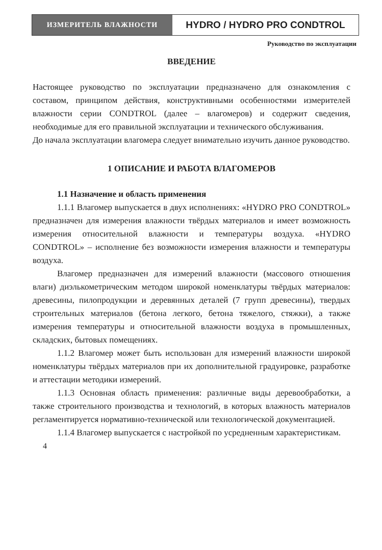ИЗМЕРИТЕЛЬ ВЛАЖНОСТИ
HYDRO / HYDRO PRO CONDTROL
Руководство по эксплуатации
ВВЕДЕНИЕ
Настоящее руководство по эксплуатации предназначено для ознакомления с составом, принципом действия, конструктивными особенностями измерителей влажности серии CONDTROL (далее – влагомеров) и содержит сведения, необходимые для его правильной эксплуатации и технического обслуживания.
До начала эксплуатации влагомера следует внимательно изучить данное руководство.
1 ОПИСАНИЕ И РАБОТА ВЛАГОМЕРОВ
1.1 Назначение и область применения
1.1.1 Влагомер выпускается в двух исполнениях: «HYDRO PRO CONDTROL» предназначен для измерения влажности твёрдых материалов и имеет возможность измерения относительной влажности и температуры воздуха. «HYDRO CONDTROL» – исполнение без возможности измерения влажности и температуры воздуха.
Влагомер предназначен для измерений влажности (массового отношения влаги) диэлькометрическим методом широкой номенклатуры твёрдых материалов: древесины, пилопродукции и деревянных деталей (7 групп древесины), твердых строительных материалов (бетона легкого, бетона тяжелого, стяжки), а также измерения температуры и относительной влажности воздуха в промышленных, складских, бытовых помещениях.
1.1.2 Влагомер может быть использован для измерений влажности широкой номенклатуры твёрдых материалов при их дополнительной градуировке, разработке и аттестации методики измерений.
1.1.3 Основная область применения: различные виды деревообработки, а также строительного производства и технологий, в которых влажность материалов регламентируется нормативно-технической или технологической документацией.
1.1.4 Влагомер выпускается с настройкой по усредненным характеристикам.
4